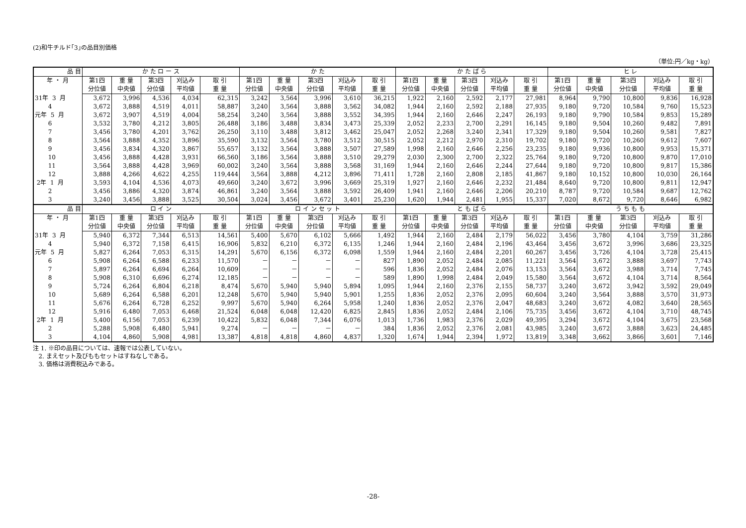(2)和牛チルド｢3｣の品目別価格
（単位:円／kg・kg）
| 品 目 | か た ロ ー ス | | | | | か た | | | | | か た ば ら | | | | | ヒ レ | | | | |
| --- | --- | --- | --- | --- | --- | --- | --- | --- | --- | --- | --- | --- | --- | --- | --- | --- | --- | --- | --- | --- |
| 年 ・ 月 | 第1四 | 重 量 | 第3四 | 刈込み | 取 引 | 第1四 | 重 量 | 第3四 | 刈込み | 取 引 | 第1四 | 重 量 | 第3四 | 刈込み | 取 引 | 第1四 | 重 量 | 第3四 | 刈込み | 取 引 |
| | 分位値 | 中央値 | 分位値 | 平均値 | 重 量 | 分位値 | 中央値 | 分位値 | 平均値 | 重 量 | 分位値 | 中央値 | 分位値 | 平均値 | 重 量 | 分位値 | 中央値 | 分位値 | 平均値 | 重 量 |
| 31年 3 月 | 3,672 | 3,996 | 4,536 | 4,034 | 62,315 | 3,242 | 3,564 | 3,996 | 3,610 | 36,215 | 1,922 | 2,160 | 2,592 | 2,177 | 27,981 | 8,964 | 9,790 | 10,800 | 9,836 | 16,928 |
| 4 | 3,672 | 3,888 | 4,519 | 4,011 | 58,887 | 3,240 | 3,564 | 3,888 | 3,562 | 34,082 | 1,944 | 2,160 | 2,592 | 2,188 | 27,935 | 9,180 | 9,720 | 10,584 | 9,760 | 15,523 |
| 元年 5 月 | 3,672 | 3,907 | 4,519 | 4,004 | 58,254 | 3,240 | 3,564 | 3,888 | 3,552 | 34,395 | 1,944 | 2,160 | 2,646 | 2,247 | 26,193 | 9,180 | 9,790 | 10,584 | 9,853 | 15,289 |
| 6 | 3,532 | 3,780 | 4,212 | 3,805 | 26,488 | 3,186 | 3,488 | 3,834 | 3,473 | 25,339 | 2,052 | 2,233 | 2,700 | 2,291 | 16,145 | 9,180 | 9,504 | 10,260 | 9,482 | 7,891 |
| 7 | 3,456 | 3,780 | 4,201 | 3,762 | 26,250 | 3,110 | 3,488 | 3,812 | 3,462 | 25,047 | 2,052 | 2,268 | 3,240 | 2,341 | 17,329 | 9,180 | 9,504 | 10,260 | 9,581 | 7,827 |
| 8 | 3,564 | 3,888 | 4,352 | 3,896 | 35,590 | 3,132 | 3,564 | 3,780 | 3,512 | 30,515 | 2,052 | 2,212 | 2,970 | 2,310 | 19,702 | 9,180 | 9,720 | 10,260 | 9,612 | 7,607 |
| 9 | 3,456 | 3,834 | 4,320 | 3,867 | 55,657 | 3,132 | 3,564 | 3,888 | 3,507 | 27,589 | 1,998 | 2,160 | 2,646 | 2,256 | 23,235 | 9,180 | 9,936 | 10,800 | 9,953 | 15,371 |
| 10 | 3,456 | 3,888 | 4,428 | 3,931 | 66,560 | 3,186 | 3,564 | 3,888 | 3,510 | 29,279 | 2,030 | 2,300 | 2,700 | 2,322 | 25,764 | 9,180 | 9,720 | 10,800 | 9,870 | 17,010 |
| 11 | 3,564 | 3,888 | 4,428 | 3,969 | 60,002 | 3,240 | 3,564 | 3,888 | 3,568 | 31,169 | 1,944 | 2,160 | 2,646 | 2,244 | 27,644 | 9,180 | 9,720 | 10,800 | 9,817 | 15,386 |
| 12 | 3,888 | 4,266 | 4,622 | 4,255 | 119,444 | 3,564 | 3,888 | 4,212 | 3,896 | 71,411 | 1,728 | 2,160 | 2,808 | 2,185 | 41,867 | 9,180 | 10,152 | 10,800 | 10,030 | 26,164 |
| 2年 1 月 | 3,593 | 4,104 | 4,536 | 4,073 | 49,660 | 3,240 | 3,672 | 3,996 | 3,669 | 25,319 | 1,927 | 2,160 | 2,646 | 2,232 | 21,484 | 8,640 | 9,720 | 10,800 | 9,811 | 12,947 |
| 2 | 3,456 | 3,886 | 4,320 | 3,874 | 46,861 | 3,240 | 3,564 | 3,888 | 3,592 | 26,409 | 1,941 | 2,160 | 2,646 | 2,206 | 20,210 | 8,787 | 9,720 | 10,584 | 9,687 | 12,762 |
| 3 | 3,240 | 3,456 | 3,888 | 3,525 | 30,504 | 3,024 | 3,456 | 3,672 | 3,401 | 25,230 | 1,620 | 1,944 | 2,481 | 1,955 | 15,337 | 7,020 | 8,672 | 9,720 | 8,646 | 6,982 |
| 品 目 | ロ イ ン | | | | | ロ イ ン セ ッ ト | | | | | と も ば ら | | | | | う ち も も | | | | |
| 年 ・ 月 | 第1四 | 重 量 | 第3四 | 刈込み | 取 引 | 第1四 | 重 量 | 第3四 | 刈込み | 取 引 | 第1四 | 重 量 | 第3四 | 刈込み | 取 引 | 第1四 | 重 量 | 第3四 | 刈込み | 取 引 |
| | 分位値 | 中央値 | 分位値 | 平均値 | 重 量 | 分位値 | 中央値 | 分位値 | 平均値 | 重 量 | 分位値 | 中央値 | 分位値 | 平均値 | 重 量 | 分位値 | 中央値 | 分位値 | 平均値 | 重 量 |
| 31年 3 月 | 5,940 | 6,372 | 7,344 | 6,513 | 14,561 | 5,400 | 5,670 | 6,102 | 5,666 | 1,492 | 1,944 | 2,160 | 2,484 | 2,179 | 56,022 | 3,456 | 3,780 | 4,104 | 3,759 | 31,286 |
| 4 | 5,940 | 6,372 | 7,158 | 6,415 | 16,906 | 5,832 | 6,210 | 6,372 | 6,135 | 1,246 | 1,944 | 2,160 | 2,484 | 2,196 | 43,464 | 3,456 | 3,672 | 3,996 | 3,686 | 23,325 |
| 元年 5 月 | 5,827 | 6,264 | 7,053 | 6,315 | 14,291 | 5,670 | 6,156 | 6,372 | 6,098 | 1,559 | 1,944 | 2,160 | 2,484 | 2,201 | 60,267 | 3,456 | 3,726 | 4,104 | 3,728 | 25,415 |
| 6 | 5,908 | 6,264 | 6,588 | 6,233 | 11,570 | － | － | － | － | 827 | 1,890 | 2,052 | 2,484 | 2,085 | 11,221 | 3,564 | 3,672 | 3,888 | 3,697 | 7,743 |
| 7 | 5,897 | 6,264 | 6,694 | 6,264 | 10,609 | － | － | － | － | 596 | 1,836 | 2,052 | 2,484 | 2,076 | 13,153 | 3,564 | 3,672 | 3,988 | 3,714 | 7,745 |
| 8 | 5,908 | 6,310 | 6,696 | 6,274 | 12,185 | － | － | － | － | 589 | 1,890 | 1,998 | 2,484 | 2,049 | 15,580 | 3,564 | 3,672 | 4,104 | 3,714 | 8,564 |
| 9 | 5,724 | 6,264 | 6,804 | 6,218 | 8,474 | 5,670 | 5,940 | 5,940 | 5,894 | 1,095 | 1,944 | 2,160 | 2,376 | 2,155 | 58,737 | 3,240 | 3,672 | 3,942 | 3,592 | 29,049 |
| 10 | 5,689 | 6,264 | 6,588 | 6,201 | 12,248 | 5,670 | 5,940 | 5,940 | 5,901 | 1,255 | 1,836 | 2,052 | 2,376 | 2,095 | 60,604 | 3,240 | 3,564 | 3,888 | 3,570 | 31,973 |
| 11 | 5,676 | 6,264 | 6,728 | 6,252 | 9,997 | 5,670 | 5,940 | 6,264 | 5,958 | 1,240 | 1,836 | 2,052 | 2,376 | 2,047 | 48,683 | 3,240 | 3,672 | 4,082 | 3,640 | 28,565 |
| 12 | 5,916 | 6,480 | 7,053 | 6,468 | 21,524 | 6,048 | 6,048 | 12,420 | 6,825 | 2,845 | 1,836 | 2,052 | 2,484 | 2,106 | 75,735 | 3,456 | 3,672 | 4,104 | 3,710 | 48,745 |
| 2年 1 月 | 5,400 | 6,156 | 7,053 | 6,239 | 10,422 | 5,832 | 6,048 | 7,344 | 6,076 | 1,013 | 1,736 | 1,983 | 2,376 | 2,029 | 49,395 | 3,294 | 3,672 | 4,104 | 3,675 | 23,568 |
| 2 | 5,288 | 5,908 | 6,480 | 5,941 | 9,274 | － | － | － | － | 384 | 1,836 | 2,052 | 2,376 | 2,081 | 43,985 | 3,240 | 3,672 | 3,888 | 3,623 | 24,485 |
| 3 | 4,104 | 4,860 | 5,908 | 4,981 | 13,387 | 4,818 | 4,818 | 4,860 | 4,837 | 1,320 | 1,674 | 1,944 | 2,394 | 1,972 | 13,819 | 3,348 | 3,662 | 3,866 | 3,601 | 7,146 |
注 1. ※印の品目については、速報では公表していない。
2. まえセット及びももセットはすねなしである。
3. 価格は消費税込みである。
-28-